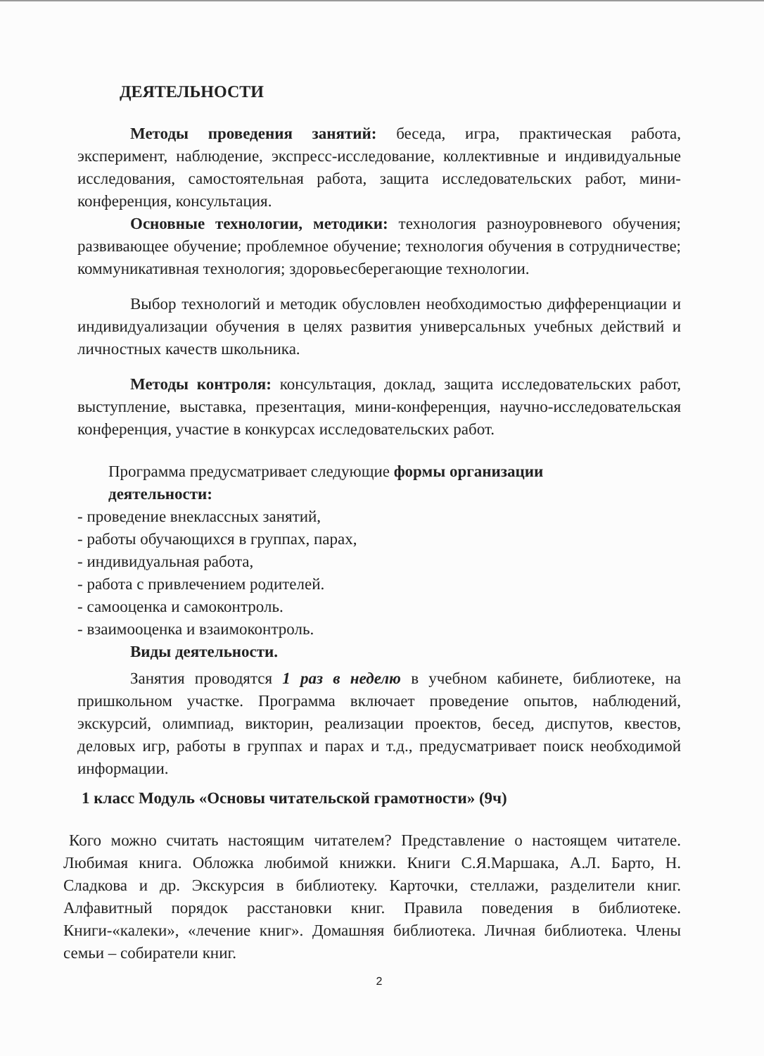ДЕЯТЕЛЬНОСТИ
Методы проведения занятий: беседа, игра, практическая работа, эксперимент, наблюдение, экспресс-исследование, коллективные и индивидуальные исследования, самостоятельная работа, защита исследовательских работ, мини-конференция, консультация.
Основные технологии, методики: технология разноуровневого обучения; развивающее обучение; проблемное обучение; технология обучения в сотрудничестве; коммуникативная технология; здоровьесберегающие технологии.
Выбор технологий и методик обусловлен необходимостью дифференциации и индивидуализации обучения в целях развития универсальных учебных действий и личностных качеств школьника.
Методы контроля: консультация, доклад, защита исследовательских работ, выступление, выставка, презентация, мини-конференция, научно-исследовательская конференция, участие в конкурсах исследовательских работ.
Программа предусматривает следующие формы организации деятельности:
- проведение внеклассных занятий,
- работы обучающихся в группах, парах,
- индивидуальная работа,
- работа с привлечением родителей.
- самооценка и самоконтроль.
- взаимооценка и взаимоконтроль.
Виды деятельности.
Занятия проводятся 1 раз в неделю в учебном кабинете, библиотеке, на пришкольном участке. Программа включает проведение опытов, наблюдений, экскурсий, олимпиад, викторин, реализации проектов, бесед, диспутов, квестов, деловых игр, работы в группах и парах и т.д., предусматривает поиск необходимой информации.
1 класс Модуль «Основы читательской грамотности» (9ч)
Кого можно считать настоящим читателем? Представление о настоящем читателе. Любимая книга. Обложка любимой книжки. Книги С.Я.Маршака, А.Л. Барто, Н. Сладкова и др. Экскурсия в библиотеку. Карточки, стеллажи, разделители книг. Алфавитный порядок расстановки книг. Правила поведения в библиотеке. Книги-«калеки», «лечение книг». Домашняя библиотека. Личная библиотека. Члены семьи – собиратели книг.
2